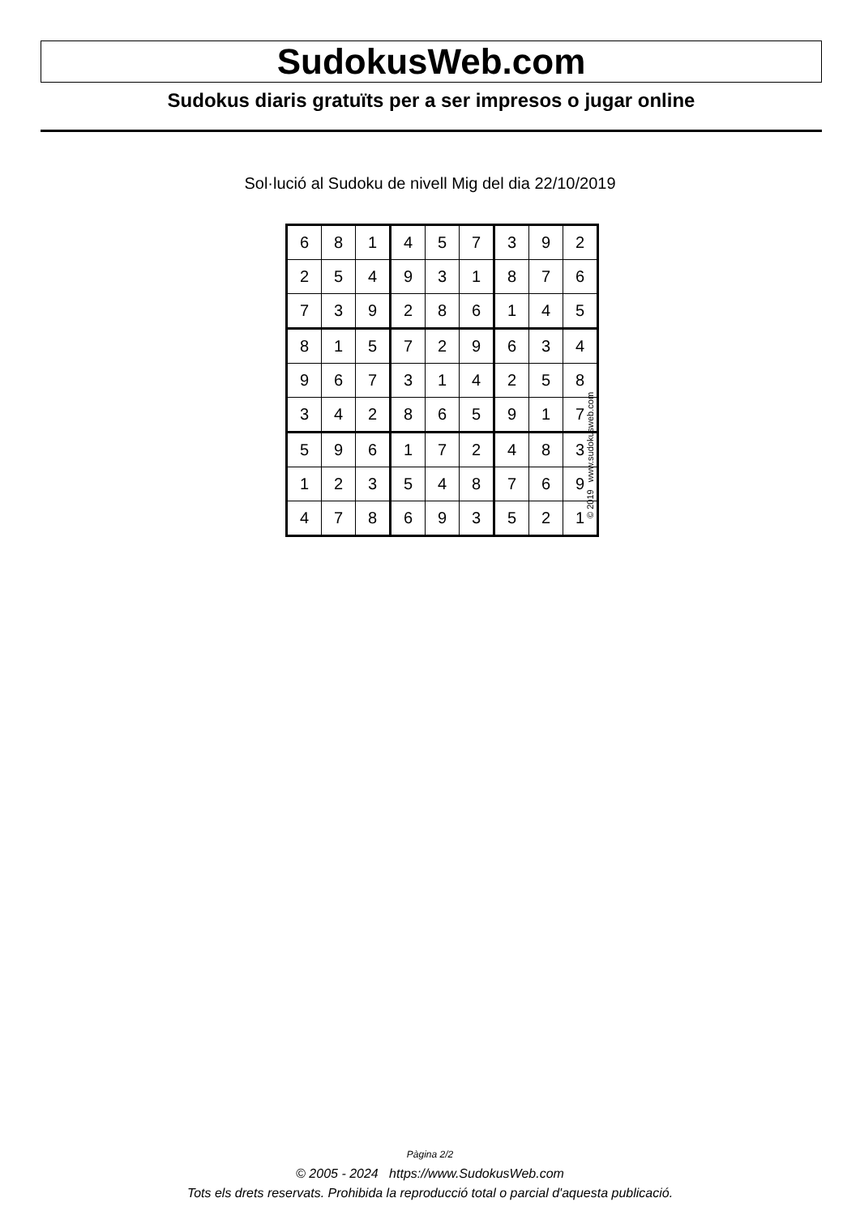SudokusWeb.com
Sudokus diaris gratuïts per a ser impresos o jugar online
Sol·lució al Sudoku de nivell Mig del dia 22/10/2019
| 6 | 8 | 1 | 4 | 5 | 7 | 3 | 9 | 2 |
| 2 | 5 | 4 | 9 | 3 | 1 | 8 | 7 | 6 |
| 7 | 3 | 9 | 2 | 8 | 6 | 1 | 4 | 5 |
| 8 | 1 | 5 | 7 | 2 | 9 | 6 | 3 | 4 |
| 9 | 6 | 7 | 3 | 1 | 4 | 2 | 5 | 8 |
| 3 | 4 | 2 | 8 | 6 | 5 | 9 | 1 | 7 |
| 5 | 9 | 6 | 1 | 7 | 2 | 4 | 8 | 3 |
| 1 | 2 | 3 | 5 | 4 | 8 | 7 | 6 | 9 |
| 4 | 7 | 8 | 6 | 9 | 3 | 5 | 2 | 1 |
© 2019 www.sudokusweb.com
Pàgina 2/2
© 2005 - 2024 https://www.SudokusWeb.com
Tots els drets reservats. Prohibida la reproducció total o parcial d'aquesta publicació.